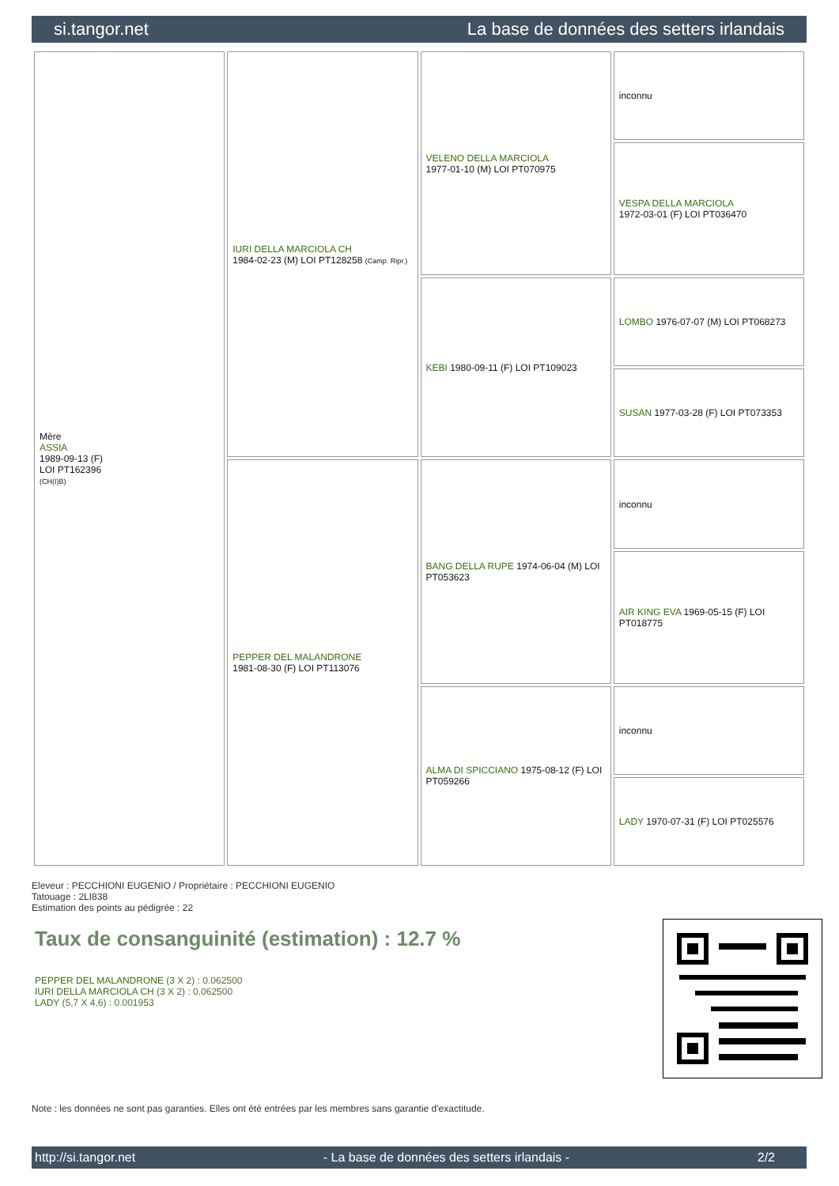si.tangor.net La base de données des setters irlandais
| Mère ASSIA 1989-09-13 (F) LOI PT162396 (CH(I)B) | IURI DELLA MARCIOLA CH 1984-02-23 (M) LOI PT128258 (Camp. Ripr.) | VELENO DELLA MARCIOLA 1977-01-10 (M) LOI PT070975 | inconnu |
| | | | VESPA DELLA MARCIOLA 1972-03-01 (F) LOI PT036470 |
| | | KEBI 1980-09-11 (F) LOI PT109023 | LOMBO 1976-07-07 (M) LOI PT068273 |
| | | | SUSAN 1977-03-28 (F) LOI PT073353 |
| | PEPPER DEL MALANDRONE 1981-08-30 (F) LOI PT113076 | BANG DELLA RUPE 1974-06-04 (M) LOI PT053623 | inconnu |
| | | | AIR KING EVA 1969-05-15 (F) LOI PT018775 |
| | | ALMA DI SPICCIANO 1975-08-12 (F) LOI PT059266 | inconnu |
| | | | LADY 1970-07-31 (F) LOI PT025576 |
Eleveur : PECCHIONI EUGENIO / Propriétaire : PECCHIONI EUGENIO
Tatouage : 2LI838
Estimation des points au pédigrée : 22
Taux de consanguinité (estimation) : 12.7 %
PEPPER DEL MALANDRONE (3 X 2) : 0.062500
IURI DELLA MARCIOLA CH (3 X 2) : 0.062500
LADY (5,7 X 4,6) : 0.001953
Note : les données ne sont pas garanties. Elles ont été entrées par les membres sans garantie d'exactitude.
http://si.tangor.net - La base de données des setters irlandais - 2/2